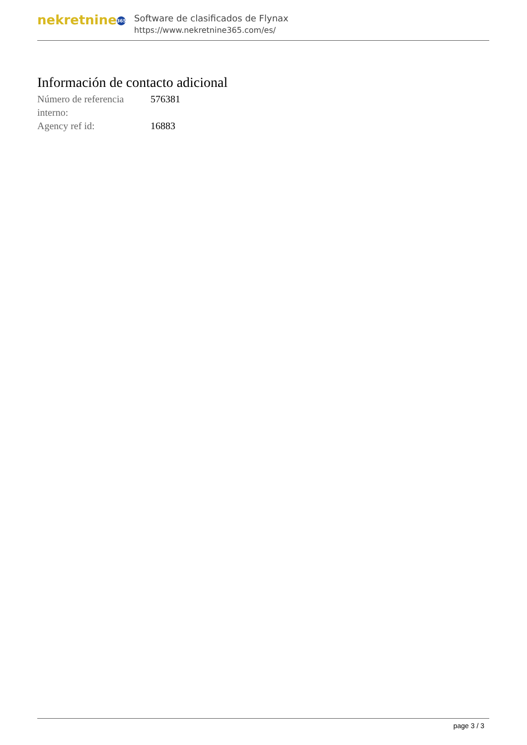nekretnine 365
Software de clasificados de Flynax
https://www.nekretnine365.com/es/
Información de contacto adicional
| Número de referencia interno: | 576381 |
| Agency ref id: | 16883 |
page 3 / 3